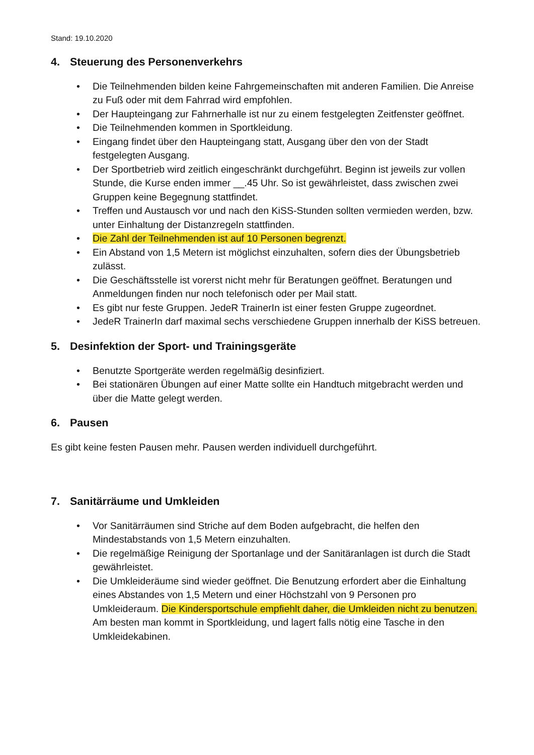Stand: 19.10.2020
4. Steuerung des Personenverkehrs
• Die Teilnehmenden bilden keine Fahrgemeinschaften mit anderen Familien. Die Anreise zu Fuß oder mit dem Fahrrad wird empfohlen.
• Der Haupteingang zur Fahrnerhalle ist nur zu einem festgelegten Zeitfenster geöffnet.
• Die Teilnehmenden kommen in Sportkleidung.
• Eingang findet über den Haupteingang statt, Ausgang über den von der Stadt festgelegten Ausgang.
• Der Sportbetrieb wird zeitlich eingeschränkt durchgeführt. Beginn ist jeweils zur vollen Stunde, die Kurse enden immer __.45 Uhr. So ist gewährleistet, dass zwischen zwei Gruppen keine Begegnung stattfindet.
• Treffen und Austausch vor und nach den KiSS-Stunden sollten vermieden werden, bzw. unter Einhaltung der Distanzregeln stattfinden.
• Die Zahl der Teilnehmenden ist auf 10 Personen begrenzt.
• Ein Abstand von 1,5 Metern ist möglichst einzuhalten, sofern dies der Übungsbetrieb zulässt.
• Die Geschäftsstelle ist vorerst nicht mehr für Beratungen geöffnet. Beratungen und Anmeldungen finden nur noch telefonisch oder per Mail statt.
• Es gibt nur feste Gruppen. JedeR TrainerIn ist einer festen Gruppe zugeordnet.
• JedeR TrainerIn darf maximal sechs verschiedene Gruppen innerhalb der KiSS betreuen.
5. Desinfektion der Sport- und Trainingsgeräte
• Benutzte Sportgeräte werden regelmäßig desinfiziert.
• Bei stationären Übungen auf einer Matte sollte ein Handtuch mitgebracht werden und über die Matte gelegt werden.
6. Pausen
Es gibt keine festen Pausen mehr. Pausen werden individuell durchgeführt.
7. Sanitärräume und Umkleiden
• Vor Sanitärräumen sind Striche auf dem Boden aufgebracht, die helfen den Mindestabstands von 1,5 Metern einzuhalten.
• Die regelmäßige Reinigung der Sportanlage und der Sanitäranlagen ist durch die Stadt gewährleistet.
• Die Umkleideräume sind wieder geöffnet. Die Benutzung erfordert aber die Einhaltung eines Abstandes von 1,5 Metern und einer Höchstzahl von 9 Personen pro Umkleideraum. Die Kindersportschule empfiehlt daher, die Umkleiden nicht zu benutzen. Am besten man kommt in Sportkleidung, und lagert falls nötig eine Tasche in den Umkleidekabinen.